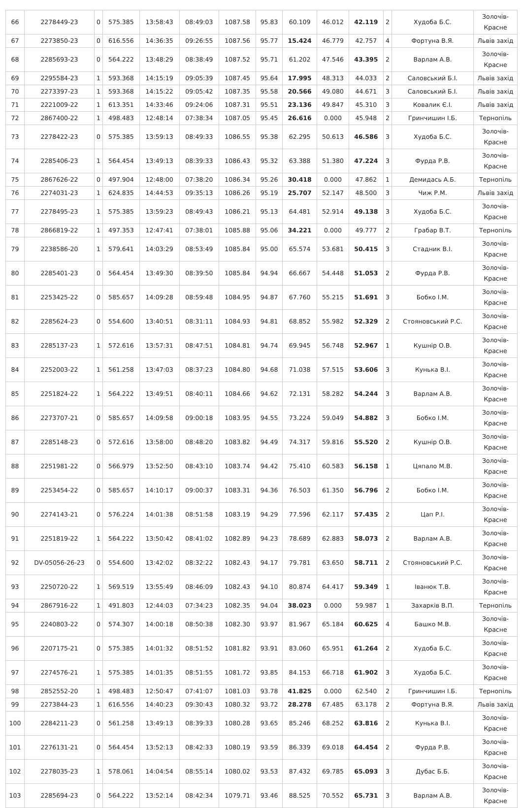| 66 | 2278449-23 | 0 | 575.385 | 13:58:43 | 08:49:03 | 1087.58 | 95.83 | 60.109 | 46.012 | 42.119 | 2 | Худоба Б.С. | Золочів-Красне |
| 67 | 2273850-23 | 0 | 616.556 | 14:36:35 | 09:26:55 | 1087.56 | 95.77 | 15.424 | 46.779 | 42.757 | 4 | Фортуна В.Я. | Львів захід |
| 68 | 2285693-23 | 0 | 564.222 | 13:48:29 | 08:38:49 | 1087.52 | 95.71 | 61.202 | 47.546 | 43.395 | 2 | Варлам А.В. | Золочів-Красне |
| 69 | 2295584-23 | 1 | 593.368 | 14:15:19 | 09:05:39 | 1087.45 | 95.64 | 17.995 | 48.313 | 44.033 | 2 | Саловський Б.І. | Львів захід |
| 70 | 2273397-23 | 1 | 593.368 | 14:15:22 | 09:05:42 | 1087.35 | 95.58 | 20.566 | 49.080 | 44.671 | 3 | Саловський Б.І. | Львів захід |
| 71 | 2221009-22 | 1 | 613.351 | 14:33:46 | 09:24:06 | 1087.31 | 95.51 | 23.136 | 49.847 | 45.310 | 3 | Ковалик Є.І. | Львів захід |
| 72 | 2867400-22 | 1 | 498.483 | 12:48:14 | 07:38:34 | 1087.05 | 95.45 | 26.616 | 0.000 | 45.948 | 2 | Гринчишин І.Б. | Тернопіль |
| 73 | 2278422-23 | 0 | 575.385 | 13:59:13 | 08:49:33 | 1086.55 | 95.38 | 62.295 | 50.613 | 46.586 | 3 | Худоба Б.С. | Золочів-Красне |
| 74 | 2285406-23 | 1 | 564.454 | 13:49:13 | 08:39:33 | 1086.43 | 95.32 | 63.388 | 51.380 | 47.224 | 3 | Фурда Р.В. | Золочів-Красне |
| 75 | 2867626-22 | 0 | 497.904 | 12:48:00 | 07:38:20 | 1086.34 | 95.26 | 30.418 | 0.000 | 47.862 | 1 | Демидась А.Б. | Тернопіль |
| 76 | 2274031-23 | 1 | 624.835 | 14:44:53 | 09:35:13 | 1086.26 | 95.19 | 25.707 | 52.147 | 48.500 | 3 | Чиж Р.М. | Львів захід |
| 77 | 2278495-23 | 1 | 575.385 | 13:59:23 | 08:49:43 | 1086.21 | 95.13 | 64.481 | 52.914 | 49.138 | 3 | Худоба Б.С. | Золочів-Красне |
| 78 | 2866819-22 | 1 | 497.353 | 12:47:41 | 07:38:01 | 1085.88 | 95.06 | 34.221 | 0.000 | 49.777 | 2 | Грабар В.Т. | Тернопіль |
| 79 | 2238586-20 | 1 | 579.641 | 14:03:29 | 08:53:49 | 1085.84 | 95.00 | 65.574 | 53.681 | 50.415 | 3 | Стадник В.І. | Золочів-Красне |
| 80 | 2285401-23 | 0 | 564.454 | 13:49:30 | 08:39:50 | 1085.84 | 94.94 | 66.667 | 54.448 | 51.053 | 2 | Фурда Р.В. | Золочів-Красне |
| 81 | 2253425-22 | 0 | 585.657 | 14:09:28 | 08:59:48 | 1084.95 | 94.87 | 67.760 | 55.215 | 51.691 | 3 | Бобко І.М. | Золочів-Красне |
| 82 | 2285624-23 | 0 | 554.600 | 13:40:51 | 08:31:11 | 1084.93 | 94.81 | 68.852 | 55.982 | 52.329 | 2 | Стояновський Р.С. | Золочів-Красне |
| 83 | 2285137-23 | 1 | 572.616 | 13:57:31 | 08:47:51 | 1084.81 | 94.74 | 69.945 | 56.748 | 52.967 | 1 | Кушнір О.В. | Золочів-Красне |
| 84 | 2252003-22 | 1 | 561.258 | 13:47:03 | 08:37:23 | 1084.80 | 94.68 | 71.038 | 57.515 | 53.606 | 3 | Кунька В.І. | Золочів-Красне |
| 85 | 2251824-22 | 1 | 564.222 | 13:49:51 | 08:40:11 | 1084.66 | 94.62 | 72.131 | 58.282 | 54.244 | 3 | Варлам А.В. | Золочів-Красне |
| 86 | 2273707-21 | 0 | 585.657 | 14:09:58 | 09:00:18 | 1083.95 | 94.55 | 73.224 | 59.049 | 54.882 | 3 | Бобко І.М. | Золочів-Красне |
| 87 | 2285148-23 | 0 | 572.616 | 13:58:00 | 08:48:20 | 1083.82 | 94.49 | 74.317 | 59.816 | 55.520 | 2 | Кушнір О.В. | Золочів-Красне |
| 88 | 2251981-22 | 0 | 566.979 | 13:52:50 | 08:43:10 | 1083.74 | 94.42 | 75.410 | 60.583 | 56.158 | 1 | Цяпало М.В. | Золочів-Красне |
| 89 | 2253454-22 | 0 | 585.657 | 14:10:17 | 09:00:37 | 1083.31 | 94.36 | 76.503 | 61.350 | 56.796 | 2 | Бобко І.М. | Золочів-Красне |
| 90 | 2274143-21 | 0 | 576.224 | 14:01:38 | 08:51:58 | 1083.19 | 94.29 | 77.596 | 62.117 | 57.435 | 2 | Цап Р.І. | Золочів-Красне |
| 91 | 2251819-22 | 1 | 564.222 | 13:50:42 | 08:41:02 | 1082.89 | 94.23 | 78.689 | 62.883 | 58.073 | 2 | Варлам А.В. | Золочів-Красне |
| 92 | DV-05056-26-23 | 0 | 554.600 | 13:42:02 | 08:32:22 | 1082.43 | 94.17 | 79.781 | 63.650 | 58.711 | 2 | Стояновський Р.С. | Золочів-Красне |
| 93 | 2250720-22 | 1 | 569.519 | 13:55:49 | 08:46:09 | 1082.43 | 94.10 | 80.874 | 64.417 | 59.349 | 1 | Іванюк Т.В. | Золочів-Красне |
| 94 | 2867916-22 | 1 | 491.803 | 12:44:03 | 07:34:23 | 1082.35 | 94.04 | 38.023 | 0.000 | 59.987 | 1 | Захарків В.П. | Тернопіль |
| 95 | 2240803-22 | 0 | 574.307 | 14:00:18 | 08:50:38 | 1082.30 | 93.97 | 81.967 | 65.184 | 60.625 | 4 | Башко М.В. | Золочів-Красне |
| 96 | 2207175-21 | 0 | 575.385 | 14:01:32 | 08:51:52 | 1081.82 | 93.91 | 83.060 | 65.951 | 61.264 | 2 | Худоба Б.С. | Золочів-Красне |
| 97 | 2274576-21 | 1 | 575.385 | 14:01:35 | 08:51:55 | 1081.72 | 93.85 | 84.153 | 66.718 | 61.902 | 3 | Худоба Б.С. | Золочів-Красне |
| 98 | 2852552-20 | 1 | 498.483 | 12:50:47 | 07:41:07 | 1081.03 | 93.78 | 41.825 | 0.000 | 62.540 | 2 | Гринчишин І.Б. | Тернопіль |
| 99 | 2273844-23 | 1 | 616.556 | 14:40:23 | 09:30:43 | 1080.32 | 93.72 | 28.278 | 67.485 | 63.178 | 2 | Фортуна В.Я. | Львів захід |
| 100 | 2284211-23 | 0 | 561.258 | 13:49:13 | 08:39:33 | 1080.28 | 93.65 | 85.246 | 68.252 | 63.816 | 2 | Кунька В.І. | Золочів-Красне |
| 101 | 2276131-21 | 0 | 564.454 | 13:52:13 | 08:42:33 | 1080.19 | 93.59 | 86.339 | 69.018 | 64.454 | 2 | Фурда Р.В. | Золочів-Красне |
| 102 | 2278035-23 | 1 | 578.061 | 14:04:54 | 08:55:14 | 1080.02 | 93.53 | 87.432 | 69.785 | 65.093 | 3 | Дубас Б.Б. | Золочів-Красне |
| 103 | 2285694-23 | 0 | 564.222 | 13:52:14 | 08:42:34 | 1079.71 | 93.46 | 88.525 | 70.552 | 65.731 | 3 | Варлам А.В. | Золочів-Красне |